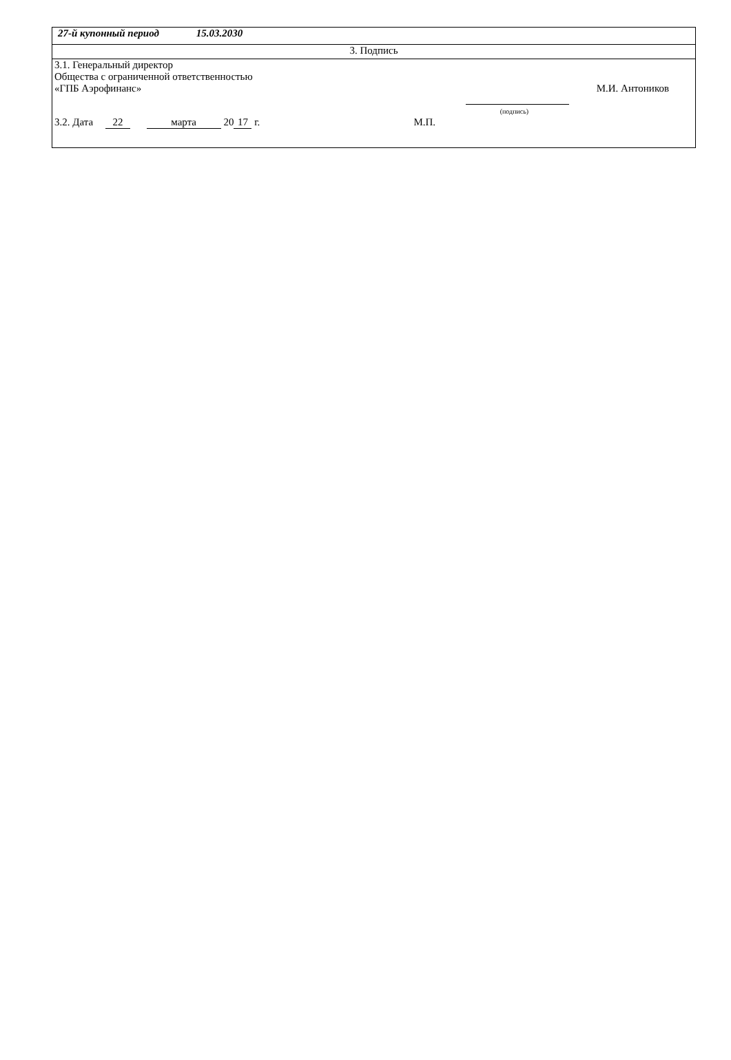| 27-й купонный период 15.03.2030 |
| 3. Подпись |
| 3.1. Генеральный директор Общества с ограниченной ответственностью «ГПБ Аэрофинанс» (подпись) М.И. Антоников 3.2. Дата 22 марта 20 17 г. М.П. |